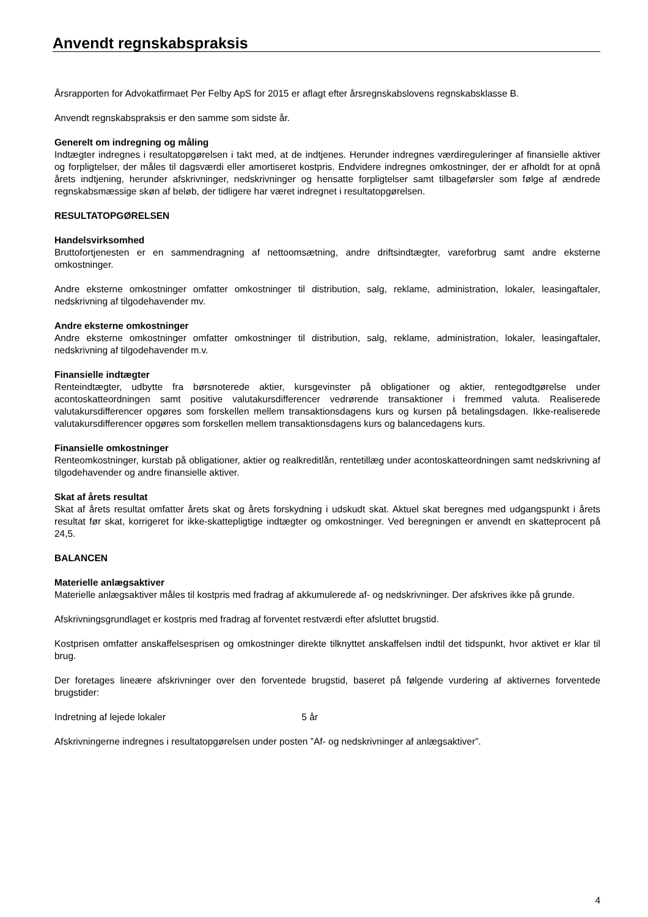Anvendt regnskabspraksis
Årsrapporten for Advokatfirmaet Per Felby ApS for 2015 er aflagt efter årsregnskabslovens regnskabsklasse B.
Anvendt regnskabspraksis er den samme som sidste år.
Generelt om indregning og måling
Indtægter indregnes i resultatopgørelsen i takt med, at de indtjenes. Herunder indregnes værdireguleringer af finansielle aktiver og forpligtelser, der måles til dagsværdi eller amortiseret kostpris. Endvidere indregnes omkostninger, der er afholdt for at opnå årets indtjening, herunder afskrivninger, nedskrivninger og hensatte forpligtelser samt tilbageførsler som følge af ændrede regnskabsmæssige skøn af beløb, der tidligere har været indregnet i resultatopgørelsen.
RESULTATOPGØRELSEN
Handelsvirksomhed
Bruttofortjenesten er en sammendragning af nettoomsætning, andre driftsindtægter, vareforbrug samt andre eksterne omkostninger.
Andre eksterne omkostninger omfatter omkostninger til distribution, salg, reklame, administration, lokaler, leasingaftaler, nedskrivning af tilgodehavender mv.
Andre eksterne omkostninger
Andre eksterne omkostninger omfatter omkostninger til distribution, salg, reklame, administration, lokaler, leasingaftaler, nedskrivning af tilgodehavender m.v.
Finansielle indtægter
Renteindtægter, udbytte fra børsnoterede aktier, kursgevinster på obligationer og aktier, rentegodtgørelse under acontoskatteordningen samt positive valutakursdifferencer vedrørende transaktioner i fremmed valuta. Realiserede valutakursdifferencer opgøres som forskellen mellem transaktionsdagens kurs og kursen på betalingsdagen. Ikke-realiserede valutakursdifferencer opgøres som forskellen mellem transaktionsdagens kurs og balancedagens kurs.
Finansielle omkostninger
Renteomkostninger, kurstab på obligationer, aktier og realkreditlån, rentetillæg under acontoskatteordningen samt nedskrivning af tilgodehavender og andre finansielle aktiver.
Skat af årets resultat
Skat af årets resultat omfatter årets skat og årets forskydning i udskudt skat. Aktuel skat beregnes med udgangspunkt i årets resultat før skat, korrigeret for ikke-skattepligtige indtægter og omkostninger. Ved beregningen er anvendt en skatteprocent på 24,5.
BALANCEN
Materielle anlægsaktiver
Materielle anlægsaktiver måles til kostpris med fradrag af akkumulerede af- og nedskrivninger. Der afskrives ikke på grunde.
Afskrivningsgrundlaget er kostpris med fradrag af forventet restværdi efter afsluttet brugstid.
Kostprisen omfatter anskaffelsesprisen og omkostninger direkte tilknyttet anskaffelsen indtil det tidspunkt, hvor aktivet er klar til brug.
Der foretages lineære afskrivninger over den forventede brugstid, baseret på følgende vurdering af aktivernes forventede brugstider:
Indretning af lejede lokaler 5 år
Afskrivningerne indregnes i resultatopgørelsen under posten ”Af- og nedskrivninger af anlægsaktiver”.
4